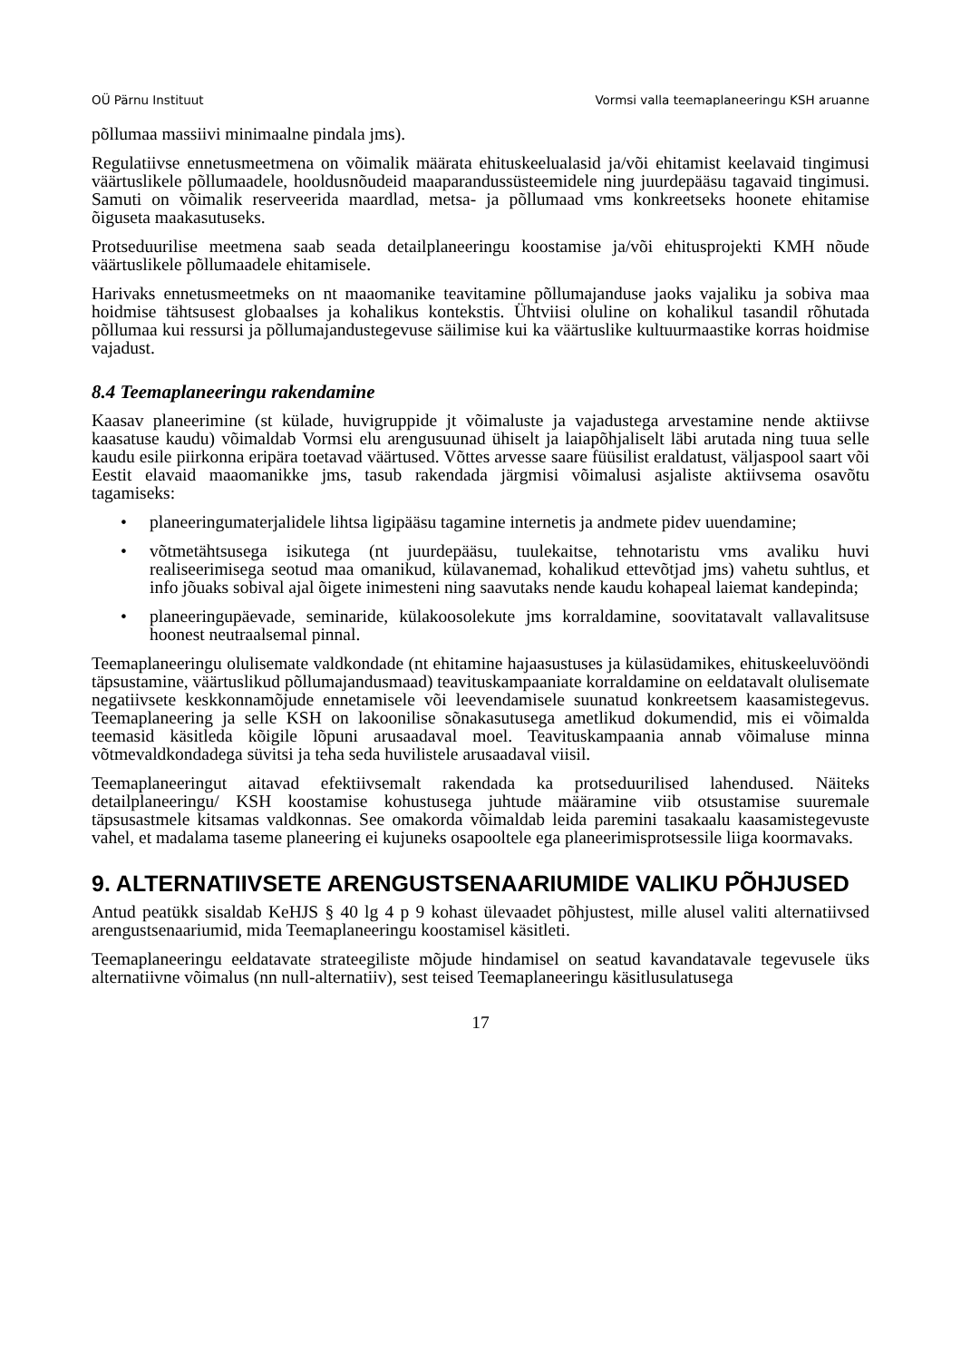OÜ Pärnu Instituut Vormsi valla teemaplaneeringu KSH aruanne
põllumaa massiivi minimaalne pindala jms).
Regulatiivse ennetusmeetmena on võimalik määrata ehituskeelualasid ja/või ehitamist keelavaid tingimusi väärtuslikele põllumaadele, hooldusnõudeid maaparandussüsteemidele ning juurdepääsu tagavaid tingimusi. Samuti on võimalik reserveerida maardlad, metsa- ja põllumaad vms konkreetseks hoonete ehitamise õiguseta maakasutuseks.
Protseduurilise meetmena saab seada detailplaneeringu koostamise ja/või ehitusprojekti KMH nõude väärtuslikele põllumaadele ehitamisele.
Harivaks ennetusmeetmeks on nt maaomanike teavitamine põllumajanduse jaoks vajaliku ja sobiva maa hoidmise tähtsusest globaalses ja kohalikus kontekstis. Ühtviisi oluline on kohalikul tasandil rõhutada põllumaa kui ressursi ja põllumajandustegevuse säilimise kui ka väärtuslike kultuurmaastike korras hoidmise vajadust.
8.4 Teemaplaneeringu rakendamine
Kaasav planeerimine (st külade, huvigruppide jt võimaluste ja vajadustega arvestamine nende aktiivse kaasatuse kaudu) võimaldab Vormsi elu arengusuunad ühiselt ja laiapõhjaliselt läbi arutada ning tuua selle kaudu esile piirkonna eripära toetavad väärtused. Võttes arvesse saare füüsilist eraldatust, väljaspool saart või Eestit elavaid maaomanikke jms, tasub rakendada järgmisi võimalusi asjaliste aktiivsema osavõtu tagamiseks:
• planeeringumaterjalidele lihtsa ligipääsu tagamine internetis ja andmete pidev uuendamine;
• võtmetähtsusega isikutega (nt juurdepääsu, tuulekaitse, tehnotaristu vms avaliku huvi realiseerimisega seotud maa omanikud, külavanemad, kohalikud ettevõtjad jms) vahetu suhtlus, et info jõuaks sobival ajal õigete inimesteni ning saavutaks nende kaudu kohapeal laiemat kandepinda;
• planeeringupäevade, seminaride, külakoosolekute jms korraldamine, soovitatavalt vallavalitsuse hoonest neutraalsemal pinnal.
Teemaplaneeringu olulisemate valdkondade (nt ehitamine hajaasustuses ja külasüdamikes, ehituskeeluvööndi täpsustamine, väärtuslikud põllumajandusmaad) teavituskampaaniate korraldamine on eeldatavalt olulisemate negatiivsete keskkonnamõjude ennetamisele või leevendamisele suunatud konkreetsem kaasamistegevus. Teemaplaneering ja selle KSH on lakoonilise sõnakasutusega ametlikud dokumendid, mis ei võimalda teemasid käsitleda kõigile lõpuni arusaadaval moel. Teavituskampaania annab võimaluse minna võtmevaldkondadega süvitsi ja teha seda huvilistele arusaadaval viisil.
Teemaplaneeringut aitavad efektiivsemalt rakendada ka protseduurilised lahendused. Näiteks detailplaneeringu/ KSH koostamise kohustusega juhtude määramine viib otsustamise suuremale täpsusastmele kitsamas valdkonnas. See omakorda võimaldab leida paremini tasakaalu kaasamistegevuste vahel, et madalama taseme planeering ei kujuneks osapooltele ega planeerimisprotsessile liiga koormavaks.
9. ALTERNATIIVSETE ARENGUSTSENAARIUMIDE VALIKU PÕHJUSED
Antud peatükk sisaldab KeHJS § 40 lg 4 p 9 kohast ülevaadet põhjustest, mille alusel valiti alternatiivsed arengustsenaariumid, mida Teemaplaneeringu koostamisel käsitleti.
Teemaplaneeringu eeldatavate strateegiliste mõjude hindamisel on seatud kavandatavale tegevusele üks alternatiivne võimalus (nn null-alternatiiv), sest teised Teemaplaneeringu käsitlusulatusega
17